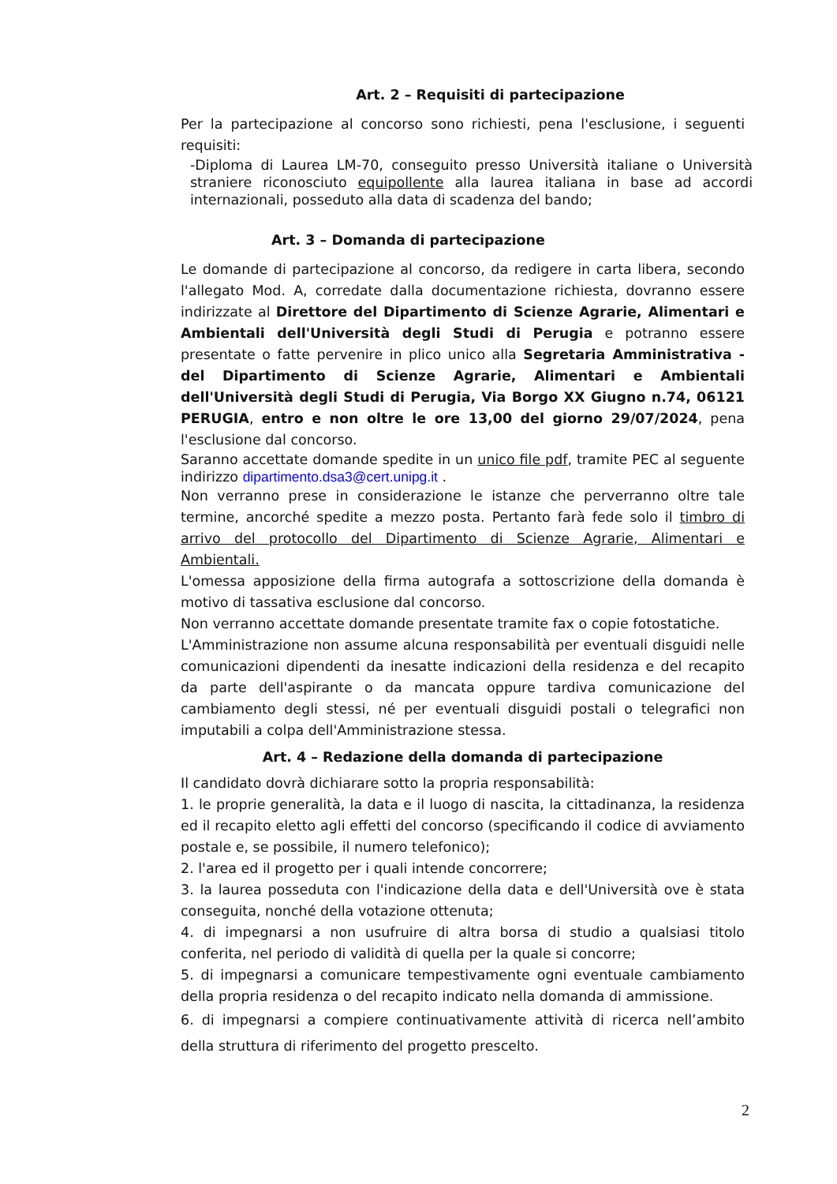Art. 2 – Requisiti di partecipazione
Per la partecipazione al concorso sono richiesti, pena l'esclusione, i seguenti requisiti:
-Diploma di Laurea LM-70, conseguito presso Università italiane o Università straniere riconosciuto equipollente alla laurea italiana in base ad accordi internazionali, posseduto alla data di scadenza del bando;
Art. 3 – Domanda di partecipazione
Le domande di partecipazione al concorso, da redigere in carta libera, secondo l'allegato Mod. A, corredate dalla documentazione richiesta, dovranno essere indirizzate al Direttore del Dipartimento di Scienze Agrarie, Alimentari e Ambientali dell'Università degli Studi di Perugia e potranno essere presentate o fatte pervenire in plico unico alla Segretaria Amministrativa - del Dipartimento di Scienze Agrarie, Alimentari e Ambientali dell'Università degli Studi di Perugia, Via Borgo XX Giugno n.74, 06121 PERUGIA, entro e non oltre le ore 13,00 del giorno 29/07/2024, pena l'esclusione dal concorso.
Saranno accettate domande spedite in un unico file pdf, tramite PEC al seguente indirizzo dipartimento.dsa3@cert.unipg.it .
Non verranno prese in considerazione le istanze che perverranno oltre tale termine, ancorché spedite a mezzo posta. Pertanto farà fede solo il timbro di arrivo del protocollo del Dipartimento di Scienze Agrarie, Alimentari e Ambientali.
L'omessa apposizione della firma autografa a sottoscrizione della domanda è motivo di tassativa esclusione dal concorso.
Non verranno accettate domande presentate tramite fax o copie fotostatiche.
L'Amministrazione non assume alcuna responsabilità per eventuali disguidi nelle comunicazioni dipendenti da inesatte indicazioni della residenza e del recapito da parte dell'aspirante o da mancata oppure tardiva comunicazione del cambiamento degli stessi, né per eventuali disguidi postali o telegrafici non imputabili a colpa dell'Amministrazione stessa.
Art. 4 – Redazione della domanda di partecipazione
Il candidato dovrà dichiarare sotto la propria responsabilità:
1. le proprie generalità, la data e il luogo di nascita, la cittadinanza, la residenza ed il recapito eletto agli effetti del concorso (specificando il codice di avviamento postale e, se possibile, il numero telefonico);
2. l'area ed il progetto per i quali intende concorrere;
3. la laurea posseduta con l'indicazione della data e dell'Università ove è stata conseguita, nonché della votazione ottenuta;
4. di impegnarsi a non usufruire di altra borsa di studio a qualsiasi titolo conferita, nel periodo di validità di quella per la quale si concorre;
5. di impegnarsi a comunicare tempestivamente ogni eventuale cambiamento della propria residenza o del recapito indicato nella domanda di ammissione.
6. di impegnarsi a compiere continuativamente attività di ricerca nell’ambito della struttura di riferimento del progetto prescelto.
2